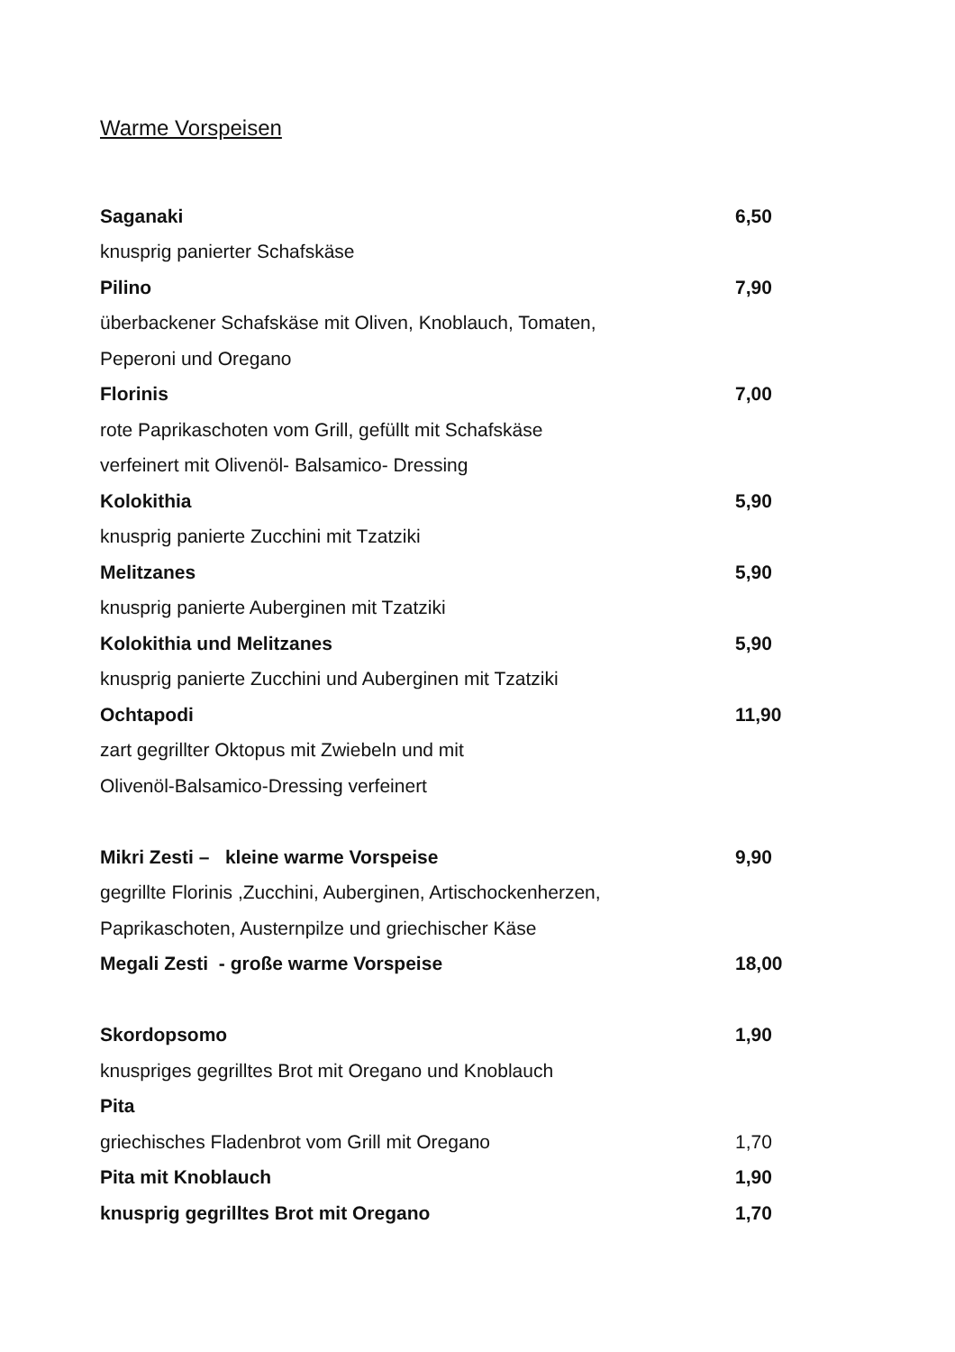Warme Vorspeisen
Saganaki 6,50
knusprig panierter Schafskäse
Pilino 7,90
überbackener Schafskäse mit Oliven, Knoblauch, Tomaten,
Peperoni und Oregano
Florinis 7,00
rote Paprikaschoten vom Grill, gefüllt mit Schafskäse
verfeinert mit Olivenöl- Balsamico- Dressing
Kolokithia 5,90
knusprig panierte Zucchini mit Tzatziki
Melitzanes 5,90
knusprig panierte Auberginen mit Tzatziki
Kolokithia und Melitzanes 5,90
knusprig panierte Zucchini und Auberginen mit Tzatziki
Ochtapodi 11,90
zart gegrillter Oktopus mit Zwiebeln und mit
Olivenöl-Balsamico-Dressing verfeinert
Mikri Zesti – kleine warme Vorspeise 9,90
gegrillte Florinis ,Zucchini, Auberginen, Artischockenherzen,
Paprikaschoten, Austernpilze und griechischer Käse
Megali Zesti - große warme Vorspeise 18,00
Skordopsomo 1,90
knuspriges gegrilltes Brot mit Oregano und Knoblauch
Pita
griechisches Fladenbrot vom Grill mit Oregano 1,70
Pita mit Knoblauch 1,90
knusprig gegrilltes Brot mit Oregano 1,70